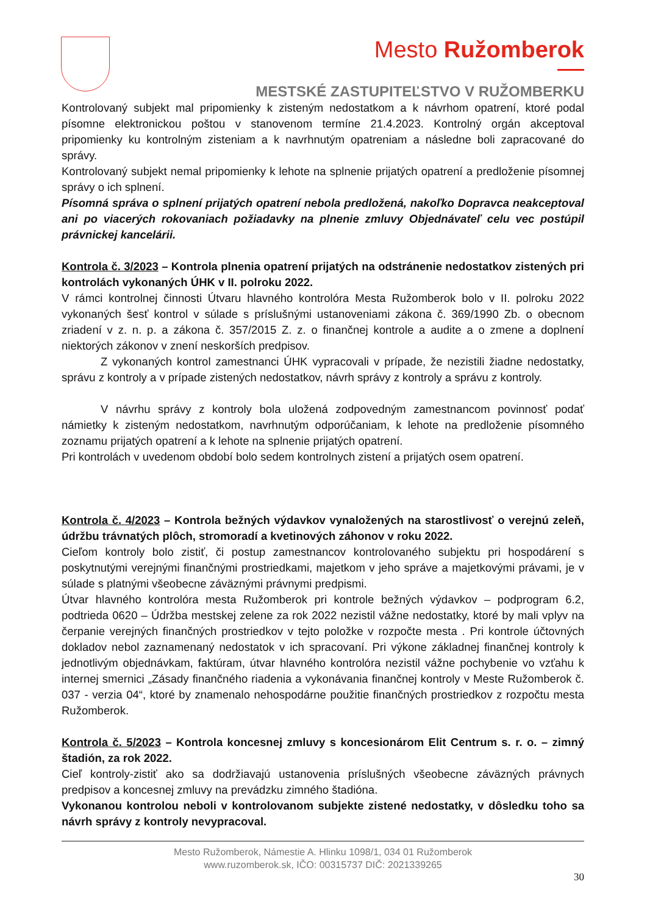Mesto Ružomberok
MESTSKÉ ZASTUPITEĽSTVO V RUŽOMBERKU
Kontrolovaný subjekt mal pripomienky k zisteným nedostatkom a k návrhom opatrení, ktoré podal písomne elektronickou poštou v stanovenom termíne 21.4.2023. Kontrolný orgán akceptoval pripomienky ku kontrolným zisteniam a k navrhnutým opatreniam a následne boli zapracované do správy.
Kontrolovaný subjekt nemal pripomienky k lehote na splnenie prijatých opatrení a predloženie písomnej správy o ich splnení.
Písomná správa o splnení prijatých opatrení nebola predložená, nakoľko Dopravca neakceptoval ani po viacerých rokovaniach požiadavky na plnenie zmluvy Objednávateľ celu vec postúpil právnickej kancelárii.
Kontrola č. 3/2023 – Kontrola plnenia opatrení prijatých na odstránenie nedostatkov zistených pri kontrolách vykonaných ÚHK v II. polroku 2022.
V rámci kontrolnej činnosti Útvaru hlavného kontrolóra Mesta Ružomberok bolo v II. polroku 2022 vykonaných šesť kontrol v súlade s príslušnými ustanoveniami zákona č. 369/1990 Zb. o obecnom zriadení v z. n. p. a zákona č. 357/2015 Z. z. o finančnej kontrole a audite a o zmene a doplnení niektorých zákonov v znení neskorších predpisov.
Z vykonaných kontrol zamestnanci ÚHK vypracovali v prípade, že nezistili žiadne nedostatky, správu z kontroly a v prípade zistených nedostatkov, návrh správy z kontroly a správu z kontroly.
V návrhu správy z kontroly bola uložená zodpovedným zamestnancom povinnosť podať námietky k zisteným nedostatkom, navrhnutým odporúčaniam, k lehote na predloženie písomného zoznamu prijatých opatrení a k lehote na splnenie prijatých opatrení.
Pri kontrolách v uvedenom období bolo sedem kontrolnych zistení a prijatých osem opatrení.
Kontrola č. 4/2023 – Kontrola bežných výdavkov vynaložených na starostlivosť o verejnú zeleň, údržbu trávnatých plôch, stromoradí a kvetinových záhonov v roku 2022.
Cieľom kontroly bolo zistiť, či postup zamestnancov kontrolovaného subjektu pri hospodárení s poskytnutými verejnými finančnými prostriedkami, majetkom v jeho správe a majetkovými právami, je v súlade s platnými všeobecne záväznými právnymi predpismi.
Útvar hlavného kontrolóra mesta Ružomberok pri kontrole bežných výdavkov – podprogram 6.2, podtrieda 0620 – Údržba mestskej zelene za rok 2022 nezistil vážne nedostatky, ktoré by mali vplyv na čerpanie verejných finančných prostriedkov v tejto položke v rozpočte mesta . Pri kontrole účtovných dokladov nebol zaznamenaný nedostatok v ich spracovaní. Pri výkone základnej finančnej kontroly k jednotlivým objednávkam, faktúram, útvar hlavného kontrolóra nezistil vážne pochybenie vo vzťahu k internej smernici „Zásady finančného riadenia a vykonávania finančnej kontroly v Meste Ružomberok č. 037 - verzia 04“, ktoré by znamenalo nehospodárne použitie finančných prostriedkov z rozpočtu mesta Ružomberok.
Kontrola č. 5/2023 – Kontrola koncesnej zmluvy s koncesionárom Elit Centrum s. r. o. – zimný štadión, za rok 2022.
Cieľ kontroly-zistiť ako sa dodržiavajú ustanovenia príslušných všeobecne záväzných právnych predpisov a koncesnej zmluvy na prevádzku zimného štadióna.
Vykonanou kontrolou neboli v kontrolovanom subjekte zistené nedostatky, v dôsledku toho sa návrh správy z kontroly nevypracoval.
Mesto Ružomberok, Námestie A. Hlinku 1098/1, 034 01 Ružomberok
www.ruzomberok.sk, IČO: 00315737 DIČ: 2021339265
30